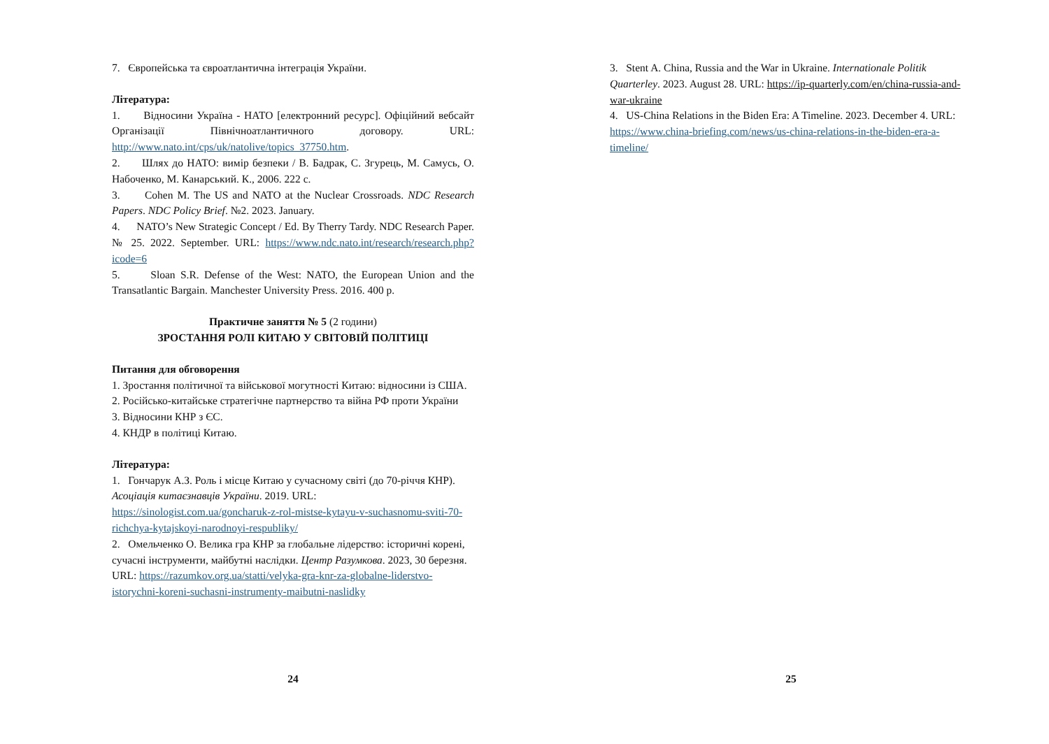7. Європейська та євроатлантична інтеграція України.
Література:
1. Відносини Україна - НАТО [електронний ресурс]. Офіційний вебсайт Організації Північноатлантичного договору. URL: http://www.nato.int/cps/uk/natolive/topics_37750.htm.
2. Шлях до НАТО: вимір безпеки / В. Бадрак, С. Згурець, М. Самусь, О. Набоченко, М. Канарський. К., 2006. 222 с.
3. Cohen M. The US and NATO at the Nuclear Crossroads. NDC Research Papers. NDC Policy Brief. №2. 2023. January.
4. NATO’s New Strategic Concept / Ed. By Therry Tardy. NDC Research Paper. № 25. 2022. September. URL: https://www.ndc.nato.int/research/research.php?icode=6
5. Sloan S.R. Defense of the West: NATO, the European Union and the Transatlantic Bargain. Manchester University Press. 2016. 400 p.
Практичне заняття № 5 (2 години)
ЗРОСТАННЯ РОЛІ КИТАЮ У СВІТОВІЙ ПОЛІТИЦІ
Питання для обговорення
1. Зростання політичної та військової могутності Китаю: відносини із США.
2. Російсько-китайське стратегічне партнерство та війна РФ проти України
3. Відносини КНР з ЄС.
4. КНДР в політиці Китаю.
Література:
1. Гончарук А.З. Роль і місце Китаю у сучасному світі (до 70-річчя КНР). Асоціація китаєзнавців України. 2019. URL: https://sinologist.com.ua/goncharuk-z-rol-mistse-kytayu-v-suchasnomu-sviti-70-richchya-kytajskoyi-narodnoyi-respubliky/
2. Омельченко О. Велика гра КНР за глобальне лідерство: історичні корені, сучасні інструменти, майбутні наслідки. Центр Разумкова. 2023, 30 березня. URL: https://razumkov.org.ua/statti/velyka-gra-knr-za-globalne-liderstvo-istorychni-koreni-suchasni-instrumenty-maibutni-naslidky
24
3. Stent A. China, Russia and the War in Ukraine. Internationale Politik Quarterley. 2023. August 28. URL: https://ip-quarterly.com/en/china-russia-and-war-ukraine
4. US-China Relations in the Biden Era: A Timeline. 2023. December 4. URL: https://www.china-briefing.com/news/us-china-relations-in-the-biden-era-a-timeline/
25